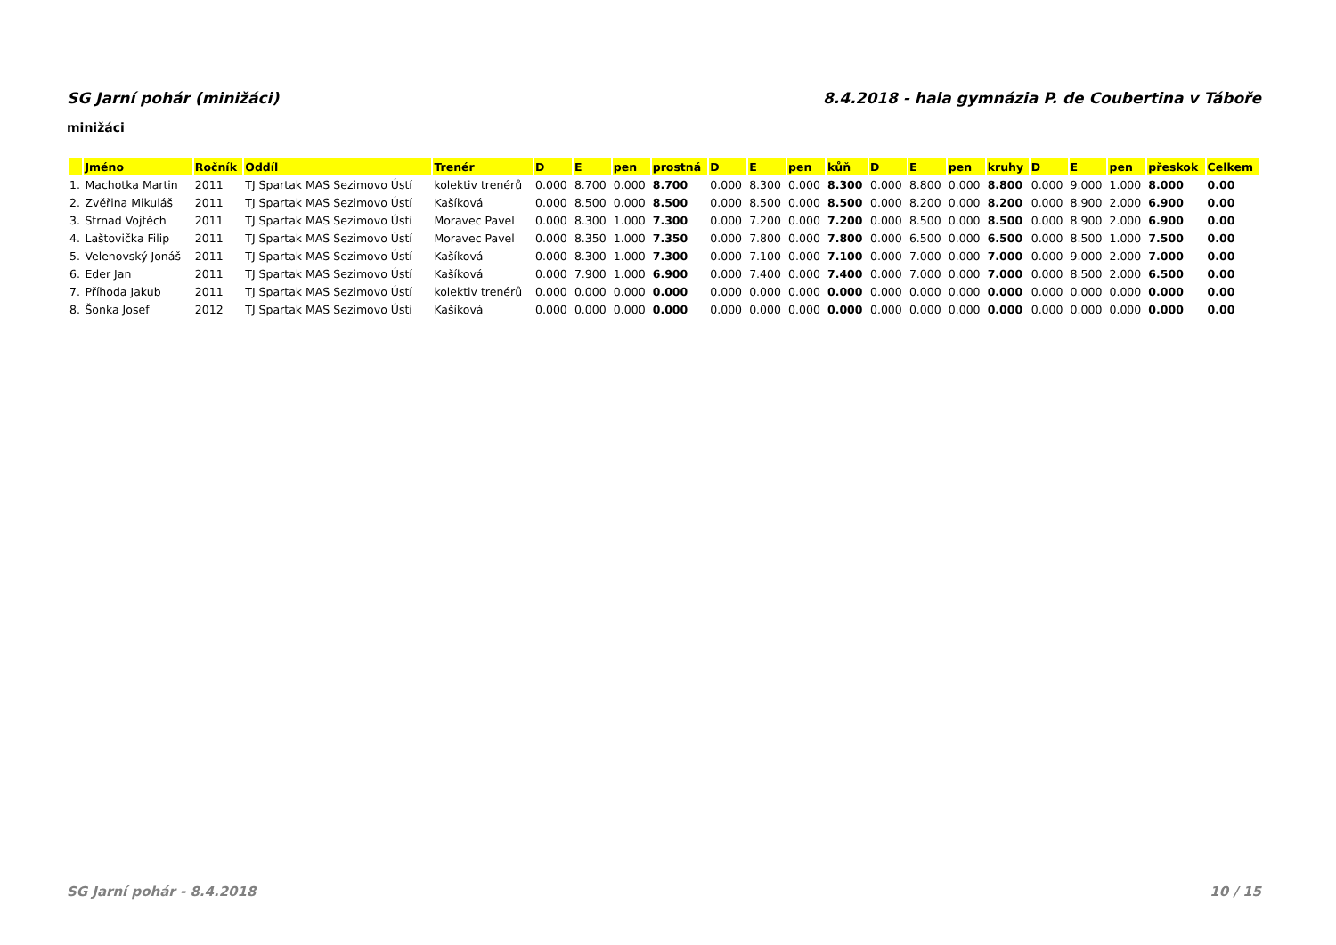SG Jarní pohár (minižáci) 8.4.2018 - hala gymnázia P. de Coubertina v Táboře
minižáci
| | Jméno | Ročník | Oddíl | Trenér | D | E | pen | prostná | D | E | pen | kůň | D | E | pen | kruhy | D | E | pen | přeskok | Celkem |
| --- | --- | --- | --- | --- | --- | --- | --- | --- | --- | --- | --- | --- | --- | --- | --- | --- | --- | --- | --- | --- | --- |
| 1. | Machotka Martin | 2011 | TJ Spartak MAS Sezimovo Ústí | kolektiv trenérů | 0.000 | 8.700 | 0.000 | 8.700 | 0.000 | 8.300 | 0.000 | 8.300 | 0.000 | 8.800 | 0.000 | 8.800 | 0.000 | 9.000 | 1.000 | 8.000 | 0.00 |
| 2. | Zvěřina Mikuláš | 2011 | TJ Spartak MAS Sezimovo Ústí | Kašíková | 0.000 | 8.500 | 0.000 | 8.500 | 0.000 | 8.500 | 0.000 | 8.500 | 0.000 | 8.200 | 0.000 | 8.200 | 0.000 | 8.900 | 2.000 | 6.900 | 0.00 |
| 3. | Strnad Vojtěch | 2011 | TJ Spartak MAS Sezimovo Ústí | Moravec Pavel | 0.000 | 8.300 | 1.000 | 7.300 | 0.000 | 7.200 | 0.000 | 7.200 | 0.000 | 8.500 | 0.000 | 8.500 | 0.000 | 8.900 | 2.000 | 6.900 | 0.00 |
| 4. | Laštovička Filip | 2011 | TJ Spartak MAS Sezimovo Ústí | Moravec Pavel | 0.000 | 8.350 | 1.000 | 7.350 | 0.000 | 7.800 | 0.000 | 7.800 | 0.000 | 6.500 | 0.000 | 6.500 | 0.000 | 8.500 | 1.000 | 7.500 | 0.00 |
| 5. | Velenovský Jonáš | 2011 | TJ Spartak MAS Sezimovo Ústí | Kašíková | 0.000 | 8.300 | 1.000 | 7.300 | 0.000 | 7.100 | 0.000 | 7.100 | 0.000 | 7.000 | 0.000 | 7.000 | 0.000 | 9.000 | 2.000 | 7.000 | 0.00 |
| 6. | Eder Jan | 2011 | TJ Spartak MAS Sezimovo Ústí | Kašíková | 0.000 | 7.900 | 1.000 | 6.900 | 0.000 | 7.400 | 0.000 | 7.400 | 0.000 | 7.000 | 0.000 | 7.000 | 0.000 | 8.500 | 2.000 | 6.500 | 0.00 |
| 7. | Příhoda Jakub | 2011 | TJ Spartak MAS Sezimovo Ústí | kolektiv trenérů | 0.000 | 0.000 | 0.000 | 0.000 | 0.000 | 0.000 | 0.000 | 0.000 | 0.000 | 0.000 | 0.000 | 0.000 | 0.000 | 0.000 | 0.000 | 0.000 | 0.00 |
| 8. | Šonka Josef | 2012 | TJ Spartak MAS Sezimovo Ústí | Kašíková | 0.000 | 0.000 | 0.000 | 0.000 | 0.000 | 0.000 | 0.000 | 0.000 | 0.000 | 0.000 | 0.000 | 0.000 | 0.000 | 0.000 | 0.000 | 0.000 | 0.00 |
SG Jarní pohár - 8.4.2018 10 / 15